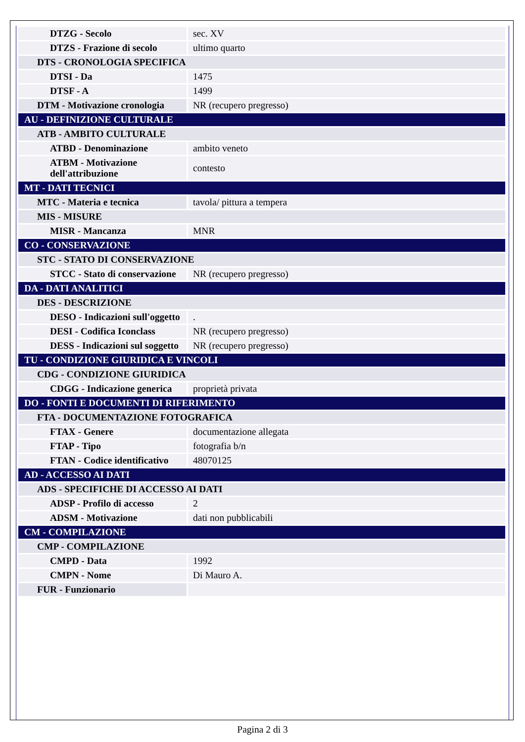| DTZG - Secolo | sec. XV |
| DTZS - Frazione di secolo | ultimo quarto |
| DTS - CRONOLOGIA SPECIFICA | |
| DTSI - Da | 1475 |
| DTSF - A | 1499 |
| DTM - Motivazione cronologia | NR (recupero pregresso) |
| AU - DEFINIZIONE CULTURALE | |
| ATB - AMBITO CULTURALE | |
| ATBD - Denominazione | ambito veneto |
| ATBM - Motivazione dell'attribuzione | contesto |
| MT - DATI TECNICI | |
| MTC - Materia e tecnica | tavola/ pittura a tempera |
| MIS - MISURE | |
| MISR - Mancanza | MNR |
| CO - CONSERVAZIONE | |
| STC - STATO DI CONSERVAZIONE | |
| STCC - Stato di conservazione | NR (recupero pregresso) |
| DA - DATI ANALITICI | |
| DES - DESCRIZIONE | |
| DESO - Indicazioni sull'oggetto | . |
| DESI - Codifica Iconclass | NR (recupero pregresso) |
| DESS - Indicazioni sul soggetto | NR (recupero pregresso) |
| TU - CONDIZIONE GIURIDICA E VINCOLI | |
| CDG - CONDIZIONE GIURIDICA | |
| CDGG - Indicazione generica | proprietà privata |
| DO - FONTI E DOCUMENTI DI RIFERIMENTO | |
| FTA - DOCUMENTAZIONE FOTOGRAFICA | |
| FTAX - Genere | documentazione allegata |
| FTAP - Tipo | fotografia b/n |
| FTAN - Codice identificativo | 48070125 |
| AD - ACCESSO AI DATI | |
| ADS - SPECIFICHE DI ACCESSO AI DATI | |
| ADSP - Profilo di accesso | 2 |
| ADSM - Motivazione | dati non pubblicabili |
| CM - COMPILAZIONE | |
| CMP - COMPILAZIONE | |
| CMPD - Data | 1992 |
| CMPN - Nome | Di Mauro A. |
| FUR - Funzionario | |
Pagina 2 di 3